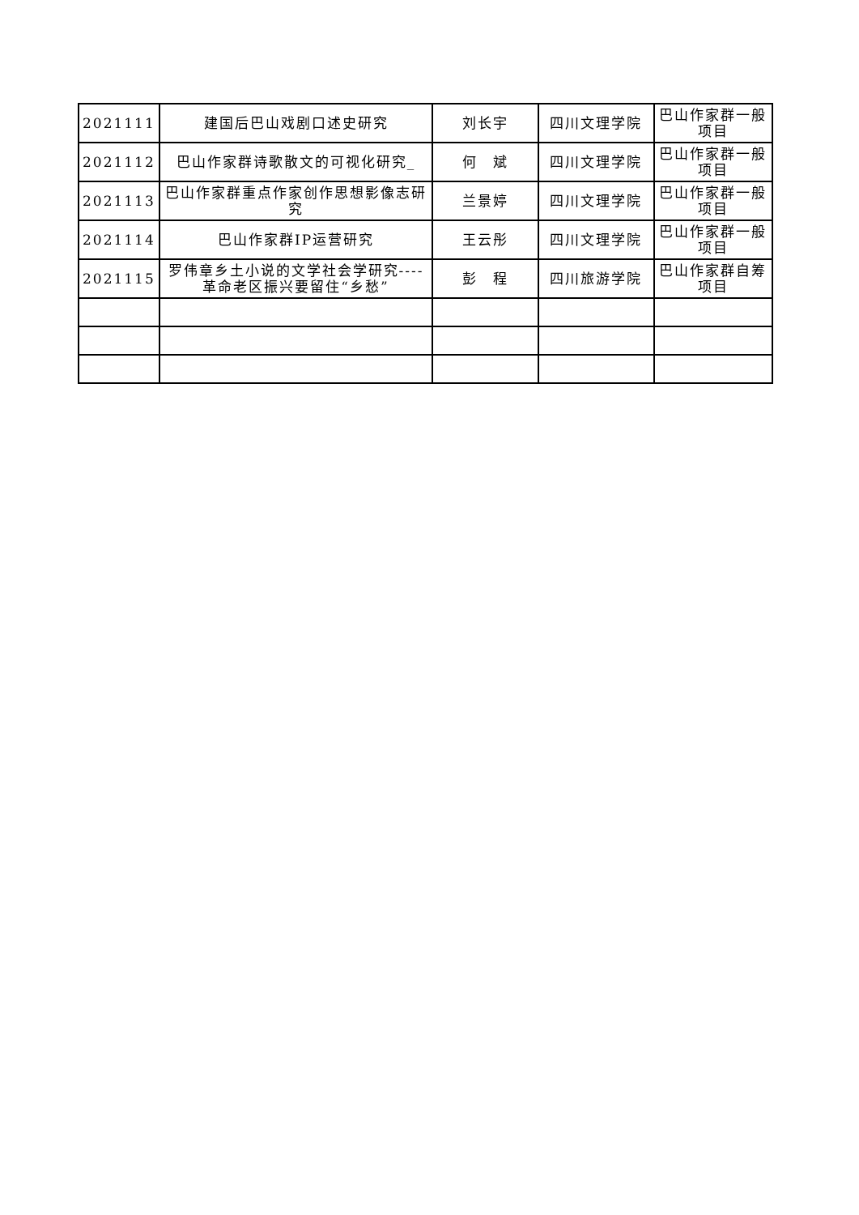| 2021111 | 建国后巴山戏剧口述史研究 | 刘长宇 | 四川文理学院 | 巴山作家群一般项目 |
| 2021112 | 巴山作家群诗歌散文的可视化研究_ | 何 斌 | 四川文理学院 | 巴山作家群一般项目 |
| 2021113 | 巴山作家群重点作家创作思想影像志研究 | 兰景婷 | 四川文理学院 | 巴山作家群一般项目 |
| 2021114 | 巴山作家群IP运营研究 | 王云彤 | 四川文理学院 | 巴山作家群一般项目 |
| 2021115 | 罗伟章乡土小说的文学社会学研究----革命老区振兴要留住“乡愁” | 彭 程 | 四川旅游学院 | 巴山作家群自筹项目 |